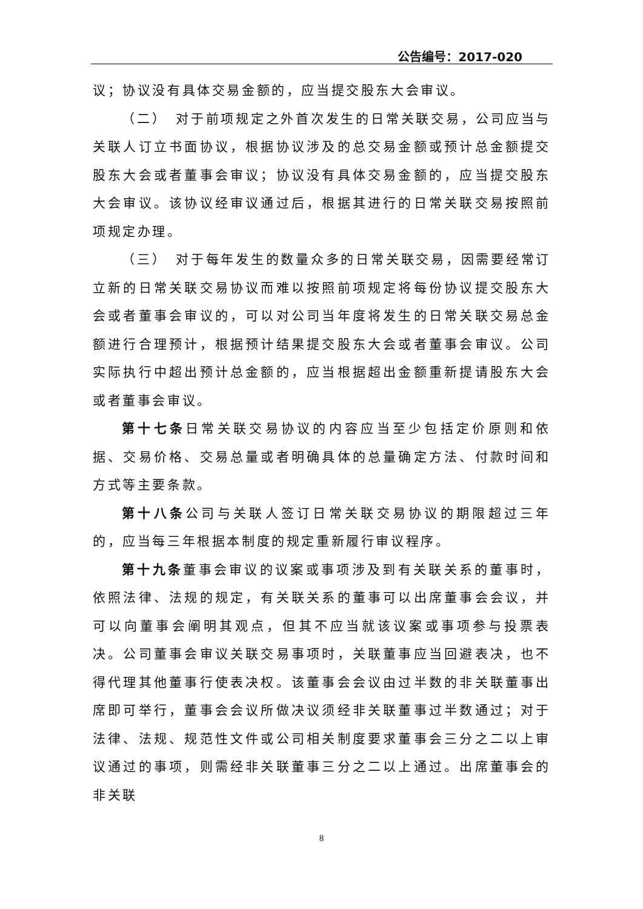公告编号：2017-020
议；协议没有具体交易金额的，应当提交股东大会审议。
（二）　对于前项规定之外首次发生的日常关联交易，公司应当与关联人订立书面协议，根据协议涉及的总交易金额或预计总金额提交股东大会或者董事会审议；协议没有具体交易金额的，应当提交股东大会审议。该协议经审议通过后，根据其进行的日常关联交易按照前项规定办理。
（三）　对于每年发生的数量众多的日常关联交易，因需要经常订立新的日常关联交易协议而难以按照前项规定将每份协议提交股东大会或者董事会审议的，可以对公司当年度将发生的日常关联交易总金额进行合理预计，根据预计结果提交股东大会或者董事会审议。公司实际执行中超出预计总金额的，应当根据超出金额重新提请股东大会或者董事会审议。
第十七条日常关联交易协议的内容应当至少包括定价原则和依据、交易价格、交易总量或者明确具体的总量确定方法、付款时间和方式等主要条款。
第十八条公司与关联人签订日常关联交易协议的期限超过三年的，应当每三年根据本制度的规定重新履行审议程序。
第十九条董事会审议的议案或事项涉及到有关联关系的董事时，依照法律、法规的规定，有关联关系的董事可以出席董事会会议，并可以向董事会阐明其观点，但其不应当就该议案或事项参与投票表决。公司董事会审议关联交易事项时，关联董事应当回避表决，也不得代理其他董事行使表决权。该董事会会议由过半数的非关联董事出席即可举行，董事会会议所做决议须经非关联董事过半数通过；对于法律、法规、规范性文件或公司相关制度要求董事会三分之二以上审议通过的事项，则需经非关联董事三分之二以上通过。出席董事会的非关联
8